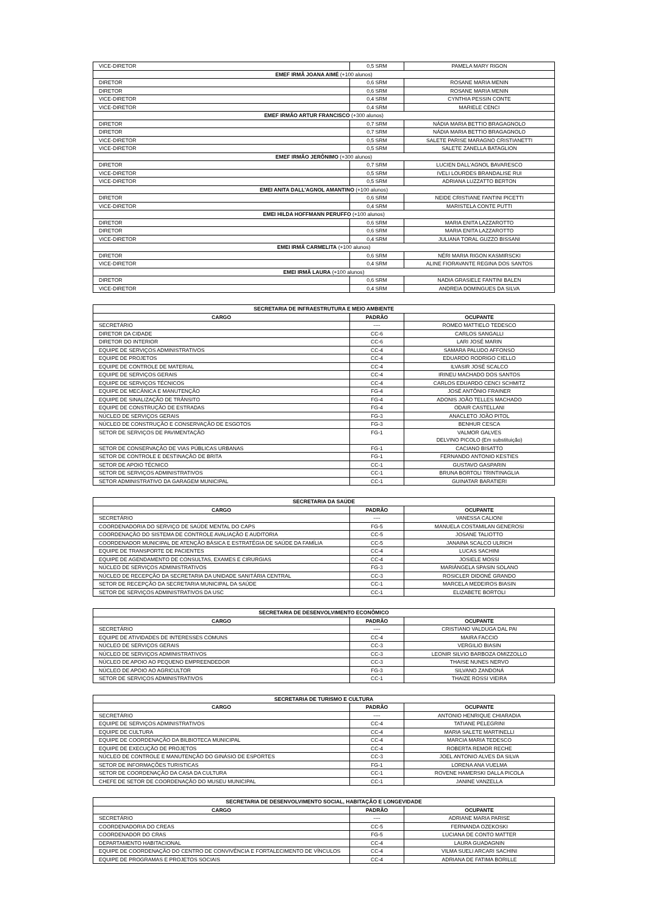| VICE-DIRETOR | 0,5 SRM | PAMELA MARY RIGON |
| EMEF IRMÃ JOANA AIMÉ (+100 alunos) | | |
| DIRETOR | 0,6 SRM | ROSANE MARIA MENIN |
| DIRETOR | 0,6 SRM | ROSANE MARIA MENIN |
| VICE-DIRETOR | 0,4 SRM | CYNTHIA PESSIN CONTE |
| VICE-DIRETOR | 0,4 SRM | MARIELE CENCI |
| EMEF IRMÃO ARTUR FRANCISCO (+300 alunos) | | |
| DIRETOR | 0,7 SRM | NÁDIA MARIA BETTIO BRAGAGNOLO |
| DIRETOR | 0,7 SRM | NÁDIA MARIA BETTIO BRAGAGNOLO |
| VICE-DIRETOR | 0,5 SRM | SALETE PARISE MARAGNO CRISTIANETTI |
| VICE-DIRETOR | 0,5 SRM | SALETE ZANELLA BATAGLION |
| EMEF IRMÃO JERÔNIMO (+300 alunos) | | |
| DIRETOR | 0,7 SRM | LUCIEN DALL’AGNOL BAVARESCO |
| VICE-DIRETOR | 0,5 SRM | IVELI LOURDES BRANDALISE RUI |
| VICE-DIRETOR | 0,5 SRM | ADRIANA LUZZATTO BERTON |
| EMEI ANITA DALL’AGNOL AMANTINO (+100 alunos) | | |
| DIRETOR | 0,6 SRM | NEIDE CRISTIANE FANTINI PICETTI |
| VICE-DIRETOR | 0,4 SRM | MARISTELA CONTE PUTTI |
| EMEI HILDA HOFFMANN PERUFFO (+100 alunos) | | |
| DIRETOR | 0,6 SRM | MARIA ENITA LAZZAROTTO |
| DIRETOR | 0,6 SRM | MARIA ENITA LAZZAROTTO |
| VICE-DIRETOR | 0,4 SRM | JULIANA TORAL GUZZO BISSANI |
| EMEI IRMÃ CARMELITA (+100 alunos) | | |
| DIRETOR | 0,6 SRM | NÉRI MARIA RIGON KASMIRSCKI |
| VICE-DIRETOR | 0,4 SRM | ALINE FIORAVANTE REGINA DOS SANTOS |
| EMEI IRMÃ LAURA (+100 alunos) | | |
| DIRETOR | 0,6 SRM | NADIA GRASIELE FANTINI BALEN |
| VICE-DIRETOR | 0,4 SRM | ANDREIA DOMINGUES DA SILVA |
| SECRETARIA DE INFRAESTRUTURA E MEIO AMBIENTE | | |
| --- | --- | --- |
| CARGO | PADRÃO | OCUPANTE |
| SECRETÁRIO | ---- | ROMEO MATTIELO TEDESCO |
| DIRETOR DA CIDADE | CC-6 | CARLOS SANGALLI |
| DIRETOR DO INTERIOR | CC-6 | LARI JOSÉ MARIN |
| EQUIPE DE SERVIÇOS ADMINISTRATIVOS | CC-4 | SAMARA PALUDO AFFONSO |
| EQUIPE DE PROJETOS | CC-4 | EDUARDO RODRIGO CIELLO |
| EQUIPE DE CONTROLE DE MATERIAL | CC-4 | ILVASIR JOSÉ SCALCO |
| EQUIPE DE SERVIÇOS GERAIS | CC-4 | IRINEU MACHADO DOS SANTOS |
| EQUIPE DE SERVIÇOS TÉCNICOS | CC-4 | CARLOS EDUARDO CENCI SCHMITZ |
| EQUIPE DE MECÂNICA E MANUTENÇÃO | FG-4 | JOSÉ ANTÔNIO FRAINER |
| EQUIPE DE SINALIZAÇÃO DE TRÂNSITO | FG-4 | ADONIS JOÃO TELLES MACHADO |
| EQUIPE DE CONSTRUÇÃO DE ESTRADAS | FG-4 | ODAIR CASTELLANI |
| NÚCLEO DE SERVIÇOS GERAIS | FG-3 | ANACLETO JOÃO PITOL |
| NÚCLEO DE CONSTRUÇÃO E CONSERVAÇÃO DE ESGOTOS | FG-3 | BENHUR CESCA |
| SETOR DE SERVIÇOS DE PAVIMENTAÇÃO | FG-1 | VALMOR GALVES DELVINO PICOLO (Em substituição) |
| SETOR DE CONSERVAÇÃO DE VIAS PÚBLICAS URBANAS | FG-1 | CACIANO BISATTO |
| SETOR DE CONTROLE E DESTINAÇÃO DE BRITA | FG-1 | FERNANDO ANTONIO KESTIES |
| SETOR DE APOIO TÉCNICO | CC-1 | GUSTAVO GASPARIN |
| SETOR DE SERVIÇOS ADMINISTRATIVOS | CC-1 | BRUNA BORTOLI TRINTINAGLIA |
| SETOR ADMINISTRATIVO DA GARAGEM MUNICIPAL | CC-1 | GUINATAR BARATIERI |
| SECRETARIA DA SAÚDE | | |
| --- | --- | --- |
| CARGO | PADRÃO | OCUPANTE |
| SECRETÁRIO | ---- | VANESSA CALIONI |
| COORDENADORIA DO SERVIÇO DE SAÚDE MENTAL DO CAPS | FG-5 | MANUELA COSTAMILAN GENEROSI |
| COORDENAÇÃO DO SISTEMA DE CONTROLE AVALIAÇÃO E AUDITORIA | CC-5 | JOSANE TALIOTTO |
| COORDENADOR MUNICIPAL DE ATENÇÃO BÁSICA E ESTRATÉGIA DE SAÚDE DA FAMÍLIA | CC-5 | JANAINA SCALCO ULRICH |
| EQUIPE DE TRANSPORTE DE PACIENTES | CC-4 | LUCAS SACHINI |
| EQUIPE DE AGENDAMENTO DE CONSULTAS, EXAMES E CIRURGIAS | CC-4 | JOSIELE MOSSI |
| NÚCLEO DE SERVIÇOS ADMINISTRATIVOS | FG-3 | MARIÂNGELA SPASIN SOLANO |
| NÚCLEO DE RECEPÇÃO DA SECRETARIA DA UNIDADE SANITÁRIA CENTRAL | CC-3 | ROSICLER DIDONÉ GRANDO |
| SETOR DE RECEPÇÃO DA SECRETARIA MUNICIPAL DA SAÚDE | CC-1 | MARCELA MEDEIROS BIASIN |
| SETOR DE SERVIÇOS ADMINISTRATIVOS DA USC | CC-1 | ELIZABETE BORTOLI |
| SECRETARIA DE DESENVOLVIMENTO ECONÔMICO | | |
| --- | --- | --- |
| CARGO | PADRÃO | OCUPANTE |
| SECRETÁRIO | ---- | CRISTIANO VALDUGA DAL PAI |
| EQUIPE DE ATIVIDADES DE INTERESSES COMUNS | CC-4 | MAIRA FACCIO |
| NÚCLEO DE SERVIÇOS GERAIS | CC-3 | VERGILIO BIASIN |
| NÚCLEO DE SERVIÇOS ADMINISTRATIVOS | CC-3 | LEONIR SILVIO BARBOZA OMIZZOLLO |
| NÚCLEO DE APOIO AO PEQUENO EMPREENDEDOR | CC-3 | THAISE NUNES NERVO |
| NÚCLEO DE APOIO AO AGRICULTOR | FG-3 | SILVANO ZANDONÁ |
| SETOR DE SERVIÇOS ADMINISTRATIVOS | CC-1 | THAIZE ROSSI VIEIRA |
| SECRETARIA DE TURISMO E CULTURA | | |
| --- | --- | --- |
| CARGO | PADRÃO | OCUPANTE |
| SECRETÁRIO | ---- | ANTONIO HENRIQUE CHIARADIA |
| EQUIPE DE SERVIÇOS ADMINISTRATIVOS | CC-4 | TATIANE PELEGRINI |
| EQUIPE DE CULTURA | CC-4 | MARIA SALETE MARTINELLI |
| EQUIPE DE COORDENAÇÃO DA BILBIOTECA MUNICIPAL | CC-4 | MARCIA MARIA TEDESCO |
| EQUIPE DE EXECUÇÃO DE PROJETOS | CC-4 | ROBERTA REMOR RECHE |
| NÚCLEO DE CONTROLE E MANUTENÇÃO DO GINÁSIO DE ESPORTES | CC-3 | JOEL ANTONIO ALVES DA SILVA |
| SETOR DE INFORMAÇÕES TURISTICAS | FG-1 | LORENA ANA VUELMA |
| SETOR DE COORDENAÇÃO DA CASA DA CULTURA | CC-1 | ROVENE HAMERSKI DALLA PICOLA |
| CHEFE DE SETOR DE COORDENAÇÃO DO MUSEU MUNICIPAL | CC-1 | JANINE VANZELLA |
| SECRETARIA DE DESENVOLVIMENTO SOCIAL, HABITAÇÃO E LONGEVIDADE | | |
| --- | --- | --- |
| CARGO | PADRÃO | OCUPANTE |
| SECRETÁRIO | ---- | ADRIANE MARIA PARISE |
| COORDENADORIA DO CREAS | CC-5 | FERNANDA OZEKOSKI |
| COORDENADOR DO CRAS | FG-5 | LUCIANA DE CONTO MATTER |
| DEPARTAMENTO HABITACIONAL | CC-4 | LAURA GUADAGNIN |
| EQUIPE DE COORDENAÇÃO DO CENTRO DE CONVIVÊNCIA E FORTALECIMENTO DE VÍNCULOS | CC-4 | VILMA SUELI ARCARI SACHINI |
| EQUIPE DE PROGRAMAS E PROJETOS SOCIAIS | CC-4 | ADRIANA DE FATIMA BORILLE |